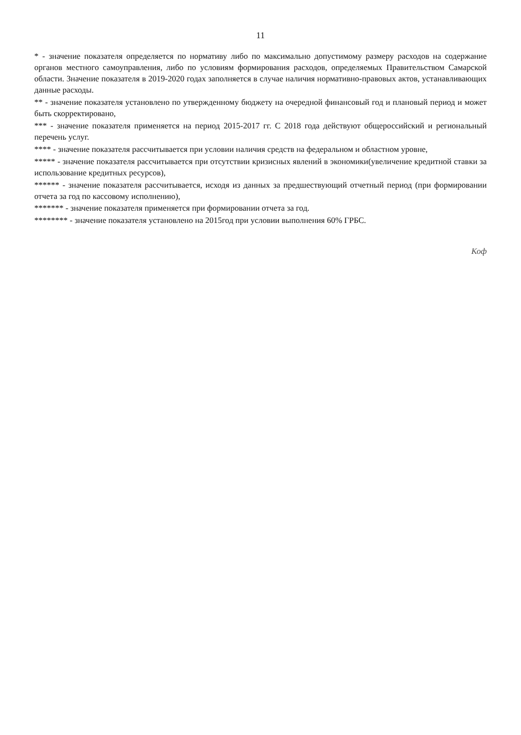11
* - значение показателя определяется по нормативу либо по максимально допустимому размеру расходов на содержание органов местного самоуправления, либо по условиям формирования расходов, определяемых Правительством Самарской области. Значение показателя в 2019-2020 годах заполняется в случае наличия нормативно-правовых актов, устанавливающих данные расходы.
** - значение показателя установлено по утвержденному бюджету на очередной финансовый год и плановый период и может быть скорректировано,
*** - значение показателя применяется на период 2015-2017 гг. С 2018 года действуют общероссийский и региональный перечень услуг.
**** - значение показателя рассчитывается при условии наличия средств на федеральном и областном уровне,
***** - значение показателя рассчитывается при отсутствии кризисных явлений в экономики(увеличение кредитной ставки за использование кредитных ресурсов),
****** - значение показателя рассчитывается, исходя из данных за предшествующий отчетный период (при формировании отчета за год по кассовому исполнению),
******* - значение показателя применяется при формировании отчета за год.
******** - значение показателя установлено на 2015год при условии выполнения 60% ГРБС.
Коф